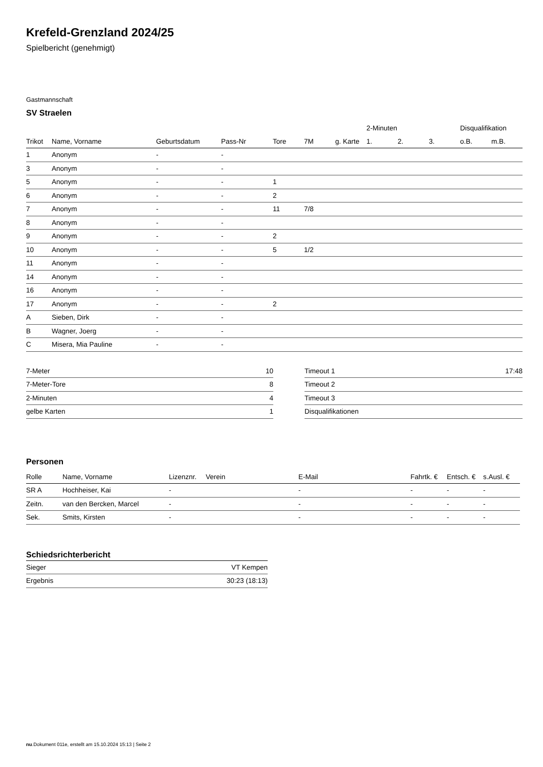Krefeld-Grenzland 2024/25
Spielbericht (genehmigt)
Gastmannschaft
SV Straelen
| | | | | | | | 2-Minuten | | | Disqualifikation | |
| --- | --- | --- | --- | --- | --- | --- | --- | --- | --- | --- | --- |
| Trikot | Name, Vorname | Geburtsdatum | Pass-Nr | Tore | 7M | g. Karte | 1. | 2. | 3. | o.B. | m.B. |
| 1 | Anonym | - | - | | | | | | | | |
| 3 | Anonym | - | - | | | | | | | | |
| 5 | Anonym | - | - | 1 | | | | | | | |
| 6 | Anonym | - | - | 2 | | | | | | | |
| 7 | Anonym | - | - | 11 | 7/8 | | | | | | |
| 8 | Anonym | - | - | | | | | | | | |
| 9 | Anonym | - | - | 2 | | | | | | | |
| 10 | Anonym | - | - | 5 | 1/2 | | | | | | |
| 11 | Anonym | - | - | | | | | | | | |
| 14 | Anonym | - | - | | | | | | | | |
| 16 | Anonym | - | - | | | | | | | | |
| 17 | Anonym | - | - | 2 | | | | | | | |
| A | Sieben, Dirk | - | - | | | | | | | | |
| B | Wagner, Joerg | - | - | | | | | | | | |
| C | Misera, Mia Pauline | - | - | | | | | | | | |
| 7-Meter | 10 |
| 7-Meter-Tore | 8 |
| 2-Minuten | 4 |
| gelbe Karten | 1 |
| Timeout 1 | 17:48 |
| Timeout 2 | |
| Timeout 3 | |
| Disqualifikationen | |
Personen
| Rolle | Name, Vorname | Lizenznr. | Verein | E-Mail | Fahrtk. € | Entsch. € | s.Ausl. € |
| --- | --- | --- | --- | --- | --- | --- | --- |
| SR A | Hochheiser, Kai | - | | - | - | - | - |
| Zeitn. | van den Bercken, Marcel | - | | - | - | - | - |
| Sek. | Smits, Kirsten | - | | - | - | - | - |
Schiedsrichterbericht
| Sieger | VT Kempen |
| Ergebnis | 30:23 (18:13) |
nu.Dokument 011e, erstellt am 15.10.2024 15:13 | Seite 2